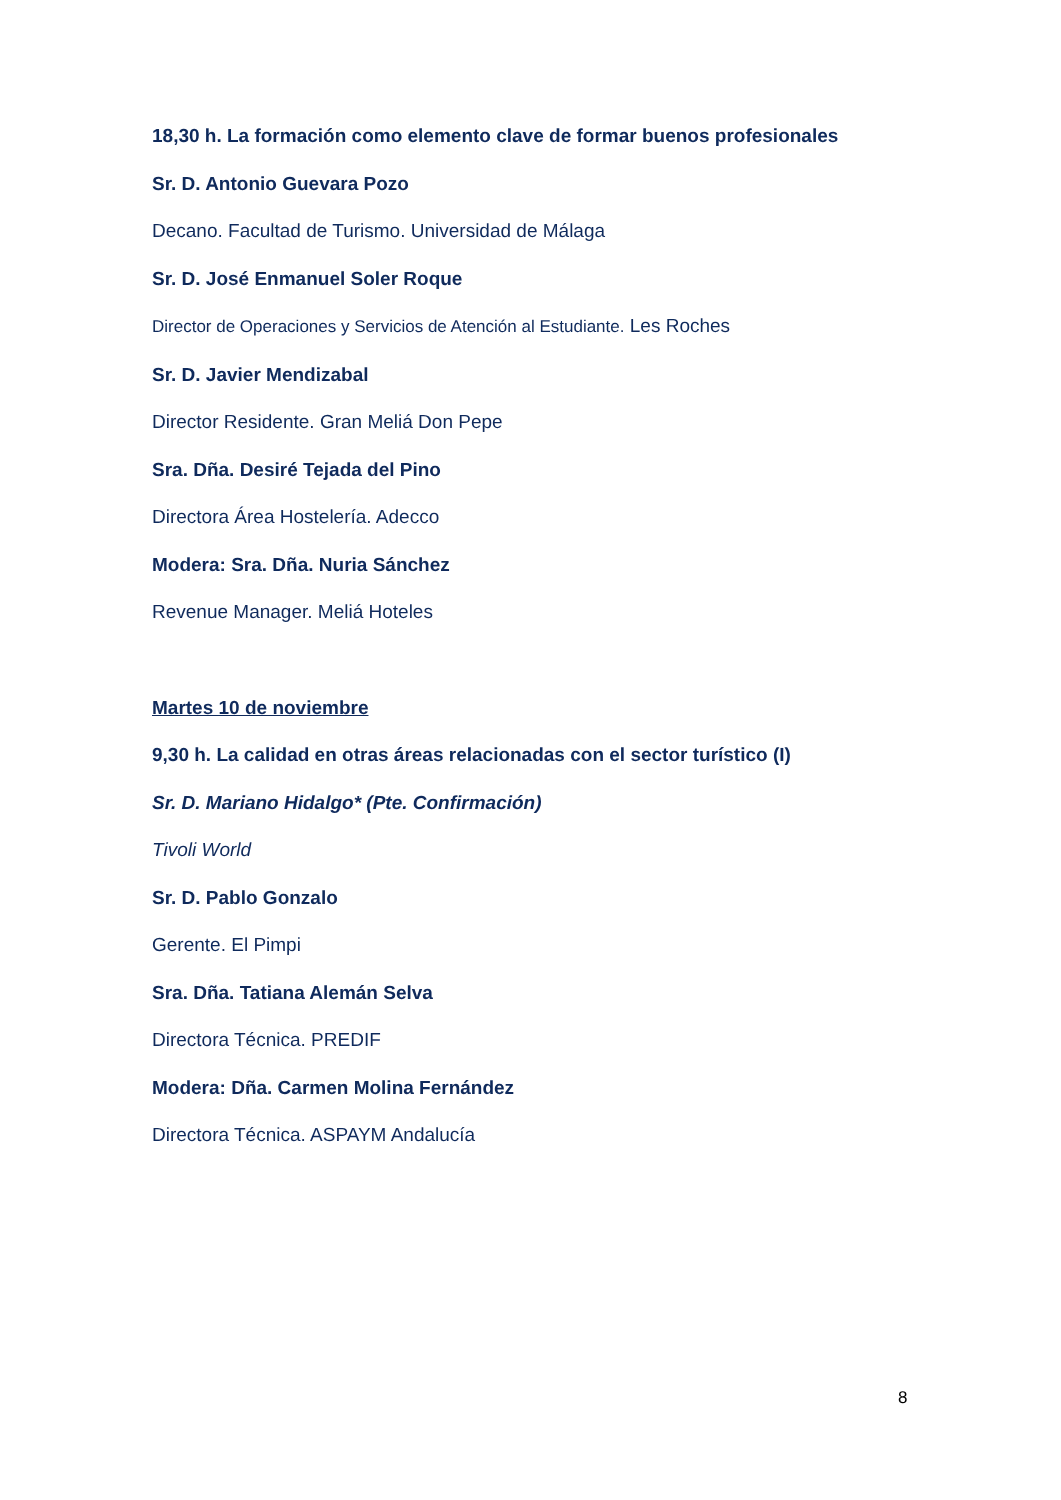18,30 h. La formación como elemento clave de formar buenos profesionales
Sr. D. Antonio Guevara Pozo
Decano. Facultad de Turismo. Universidad de Málaga
Sr. D. José Enmanuel Soler Roque
Director de Operaciones y Servicios de Atención al Estudiante. Les Roches
Sr. D. Javier Mendizabal
Director Residente. Gran Meliá Don Pepe
Sra. Dña. Desiré Tejada del Pino
Directora Área Hostelería. Adecco
Modera: Sra. Dña. Nuria Sánchez
Revenue Manager. Meliá Hoteles
Martes 10 de noviembre
9,30 h. La calidad en otras áreas relacionadas con el sector turístico (I)
Sr. D. Mariano Hidalgo* (Pte. Confirmación)
Tivoli World
Sr. D. Pablo Gonzalo
Gerente. El Pimpi
Sra. Dña. Tatiana Alemán Selva
Directora Técnica. PREDIF
Modera: Dña. Carmen Molina Fernández
Directora Técnica. ASPAYM Andalucía
8